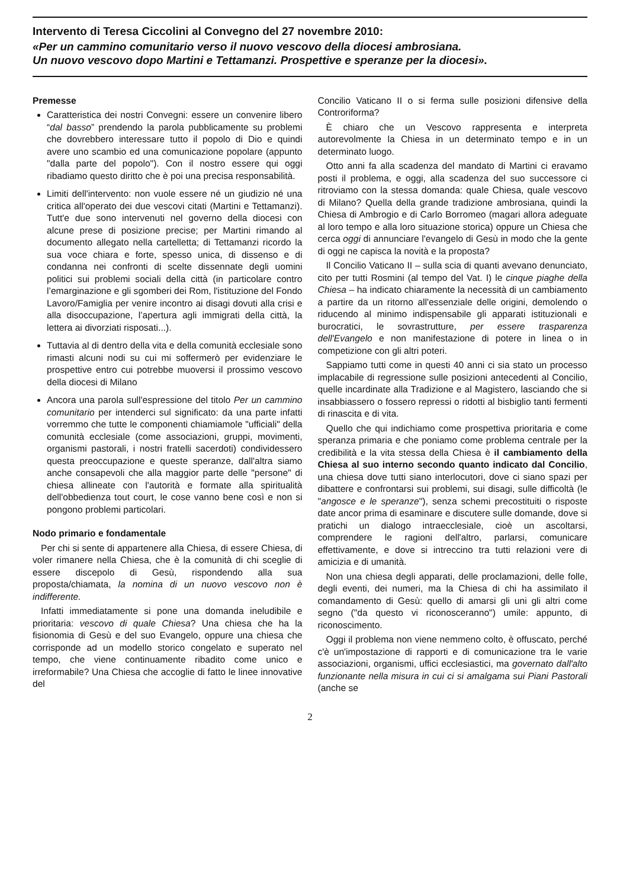Intervento di Teresa Ciccolini al Convegno del 27 novembre 2010:
«Per un cammino comunitario verso il nuovo vescovo della diocesi ambrosiana.
Un nuovo vescovo dopo Martini e Tettamanzi. Prospettive e speranze per la diocesi».
Premesse
Caratteristica dei nostri Convegni: essere un convenire libero “dal basso” prendendo la parola pubblicamente su problemi che dovrebbero interessare tutto il popolo di Dio e quindi avere uno scambio ed una comunicazione popolare (appunto "dalla parte del popolo"). Con il nostro essere qui oggi ribadiamo questo diritto che è poi una precisa responsabilità.
Limiti dell'intervento: non vuole essere né un giudizio né una critica all'operato dei due vescovi citati (Martini e Tettamanzi). Tutt'e due sono intervenuti nel governo della diocesi con alcune prese di posizione precise; per Martini rimando al documento allegato nella cartelletta; di Tettamanzi ricordo la sua voce chiara e forte, spesso unica, di dissenso e di condanna nei confronti di scelte dissennate degli uomini politici sui problemi sociali della città (in particolare contro l’emarginazione e gli sgomberi dei Rom, l'istituzione del Fondo Lavoro/Famiglia per venire incontro ai disagi dovuti alla crisi e alla disoccupazione, l’apertura agli immigrati della città, la lettera ai divorziati risposati...).
Tuttavia al di dentro della vita e della comunità ecclesiale sono rimasti alcuni nodi su cui mi soffermerò per evidenziare le prospettive entro cui potrebbe muoversi il prossimo vescovo della diocesi di Milano
Ancora una parola sull'espressione del titolo Per un cammino comunitario per intenderci sul significato: da una parte infatti vorremmo che tutte le componenti chiamiamole "ufficiali" della comunità ecclesiale (come associazioni, gruppi, movimenti, organismi pastorali, i nostri fratelli sacerdoti) condividessero questa preoccupazione e queste speranze, dall'altra siamo anche consapevoli che alla maggior parte delle "persone" di chiesa allineate con l'autorità e formate alla spiritualità dell'obbedienza tout court, le cose vanno bene così e non si pongono problemi particolari.
Nodo primario e fondamentale
Per chi si sente di appartenere alla Chiesa, di essere Chiesa, di voler rimanere nella Chiesa, che è la comunità di chi sceglie di essere discepolo di Gesù, rispondendo alla sua proposta/chiamata, la nomina di un nuovo vescovo non è indifferente.
Infatti immediatamente si pone una domanda ineludibile e prioritaria: vescovo di quale Chiesa? Una chiesa che ha la fisionomia di Gesù e del suo Evangelo, oppure una chiesa che corrisponde ad un modello storico congelato e superato nel tempo, che viene continuamente ribadito come unico e irreformabile? Una Chiesa che accoglie di fatto le linee innovative del
Concilio Vaticano II o si ferma sulle posizioni difensive della Controriforma?
È chiaro che un Vescovo rappresenta e interpreta autorevolmente la Chiesa in un determinato tempo e in un determinato luogo.
Otto anni fa alla scadenza del mandato di Martini ci eravamo posti il problema, e oggi, alla scadenza del suo successore ci ritroviamo con la stessa domanda: quale Chiesa, quale vescovo di Milano? Quella della grande tradizione ambrosiana, quindi la Chiesa di Ambrogio e di Carlo Borromeo (magari allora adeguate al loro tempo e alla loro situazione storica) oppure un Chiesa che cerca oggi di annunciare l'evangelo di Gesù in modo che la gente di oggi ne capisca la novità e la proposta?
Il Concilio Vaticano II – sulla scia di quanti avevano denunciato, cito per tutti Rosmini (al tempo del Vat. I) le cinque piaghe della Chiesa – ha indicato chiaramente la necessità di un cambiamento a partire da un ritorno all'essenziale delle origini, demolendo o riducendo al minimo indispensabile gli apparati istituzionali e burocratici, le sovrastrutture, per essere trasparenza dell'Evangelo e non manifestazione di potere in linea o in competizione con gli altri poteri.
Sappiamo tutti come in questi 40 anni ci sia stato un processo implacabile di regressione sulle posizioni antecedenti al Concilio, quelle incardinate alla Tradizione e al Magistero, lasciando che si insabbiassero o fossero repressi o ridotti al bisbiglio tanti fermenti di rinascita e di vita.
Quello che qui indichiamo come prospettiva prioritaria e come speranza primaria e che poniamo come problema centrale per la credibilità e la vita stessa della Chiesa è il cambiamento della Chiesa al suo interno secondo quanto indicato dal Concilio, una chiesa dove tutti siano interlocutori, dove ci siano spazi per dibattere e confrontarsi sui problemi, sui disagi, sulle difficoltà (le "angosce e le speranze"), senza schemi precostituiti o risposte date ancor prima di esaminare e discutere sulle domande, dove si pratichi un dialogo intraecclesiale, cioè un ascoltarsi, comprendere le ragioni dell'altro, parlarsi, comunicare effettivamente, e dove si intreccino tra tutti relazioni vere di amicizia e di umanità.
Non una chiesa degli apparati, delle proclamazioni, delle folle, degli eventi, dei numeri, ma la Chiesa di chi ha assimilato il comandamento di Gesù: quello di amarsi gli uni gli altri come segno ("da questo vi riconosceranno") umile: appunto, di riconoscimento.
Oggi il problema non viene nemmeno colto, è offuscato, perché c'è un'impostazione di rapporti e di comunicazione tra le varie associazioni, organismi, uffici ecclesiastici, ma governato dall'alto funzionante nella misura in cui ci si amalgama sui Piani Pastorali (anche se
2